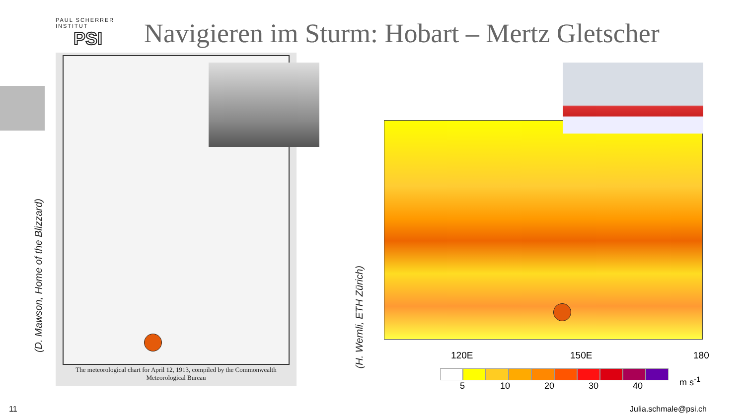PAUL SCHERRER INSTITUT
PSI
Navigieren im Sturm: Hobart – Mertz Gletscher
(D. Mawson, Home of the Blizzard)
The meteorological chart for April 12, 1913, compiled by the Commonwealth
Meteorological Bureau
(H. Wernli, ETH Zürich)
120E 150E 180
5 10 20 30 40
m s<sup>-1</sup>
11 Julia.schmale@psi.ch